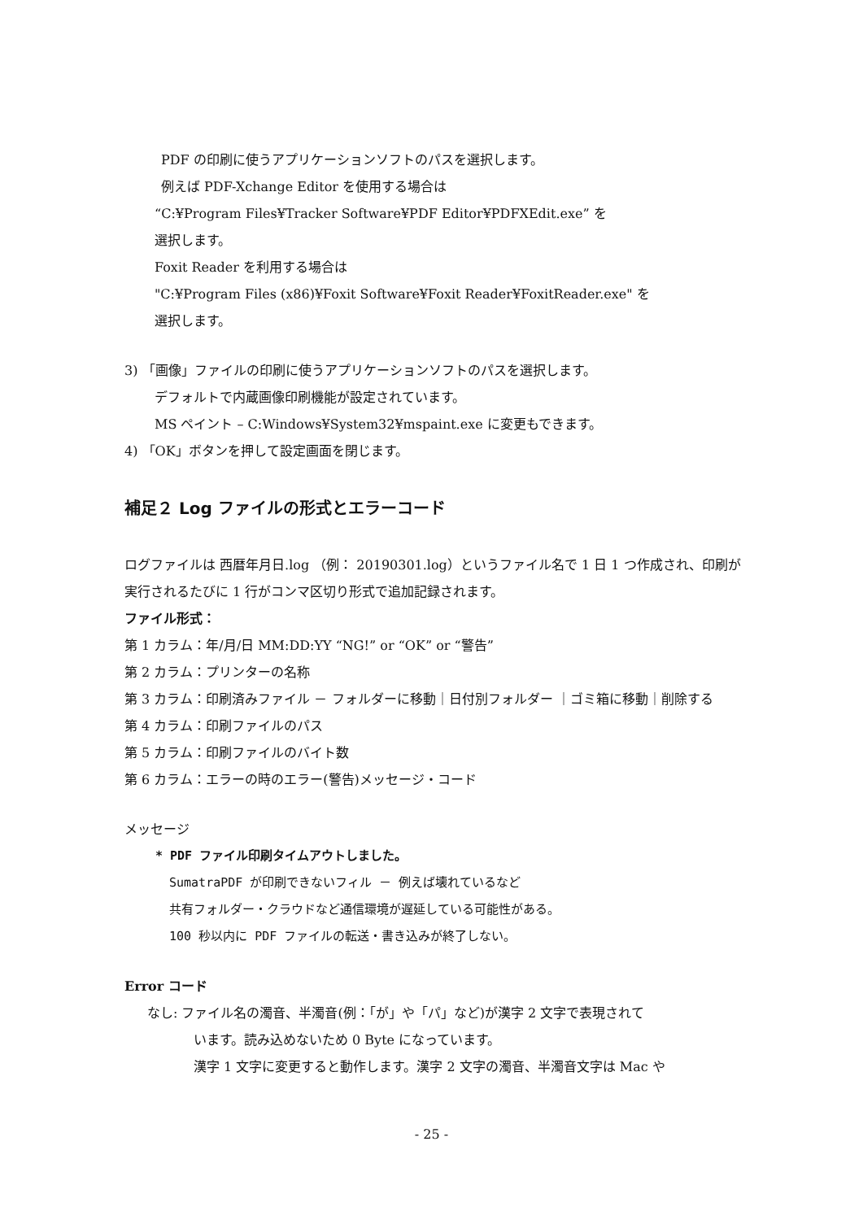PDF の印刷に使うアプリケーションソフトのパスを選択します。
例えば PDF-Xchange Editor を使用する場合は
“C:¥Program Files¥Tracker Software¥PDF Editor¥PDFXEdit.exe” を
選択します。
Foxit Reader を利用する場合は
"C:¥Program Files (x86)¥Foxit Software¥Foxit Reader¥FoxitReader.exe" を
選択します。
3) 「画像」ファイルの印刷に使うアプリケーションソフトのパスを選択します。
デフォルトで内蔵画像印刷機能が設定されています。
MS ペイント – C:Windows¥System32¥mspaint.exe に変更もできます。
4) 「OK」ボタンを押して設定画面を閉じます。
補足２ Log ファイルの形式とエラーコード
ログファイルは 西暦年月日.log （例： 20190301.log）というファイル名で 1 日 1 つ作成され、印刷が実行されるたびに 1 行がコンマ区切り形式で追加記録されます。
ファイル形式：
第 1 カラム：年/月/日 MM:DD:YY “NG!” or “OK” or “警告”
第 2 カラム：プリンターの名称
第 3 カラム：印刷済みファイル － フォルダーに移動｜日付別フォルダー ｜ゴミ箱に移動｜削除する
第 4 カラム：印刷ファイルのパス
第 5 カラム：印刷ファイルのバイト数
第 6 カラム：エラーの時のエラー(警告)メッセージ・コード
メッセージ
* PDF ファイル印刷タイムアウトしました。
SumatraPDF が印刷できないフィル － 例えば壊れているなど
共有フォルダー・クラウドなど通信環境が遅延している可能性がある。
100 秒以内に PDF ファイルの転送・書き込みが終了しない。
Error コード
なし: ファイル名の濁音、半濁音(例：「が」や「パ」など)が漢字 2 文字で表現されて
います。読み込めないため 0 Byte になっています。
漢字 1 文字に変更すると動作します。漢字 2 文字の濁音、半濁音文字は Mac や
- 25 -